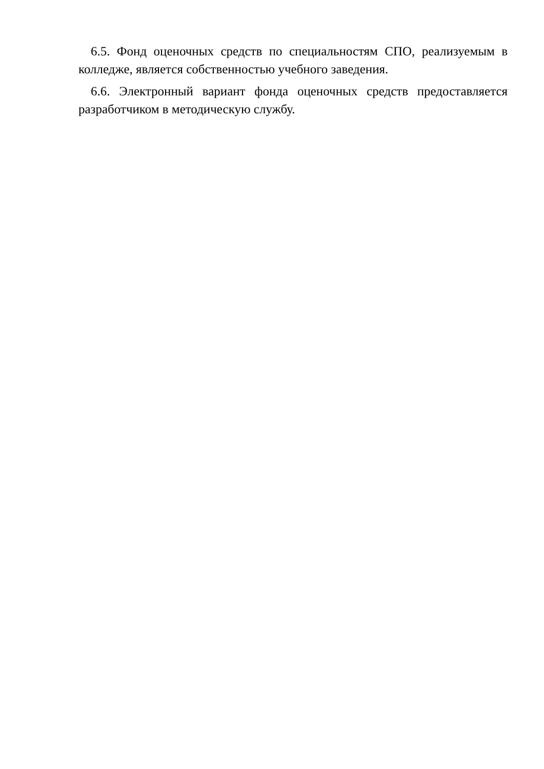6.5. Фонд оценочных средств по специальностям СПО, реализуемым в колледже, является собственностью учебного заведения.
6.6. Электронный вариант фонда оценочных средств предоставляется разработчиком в методическую службу.